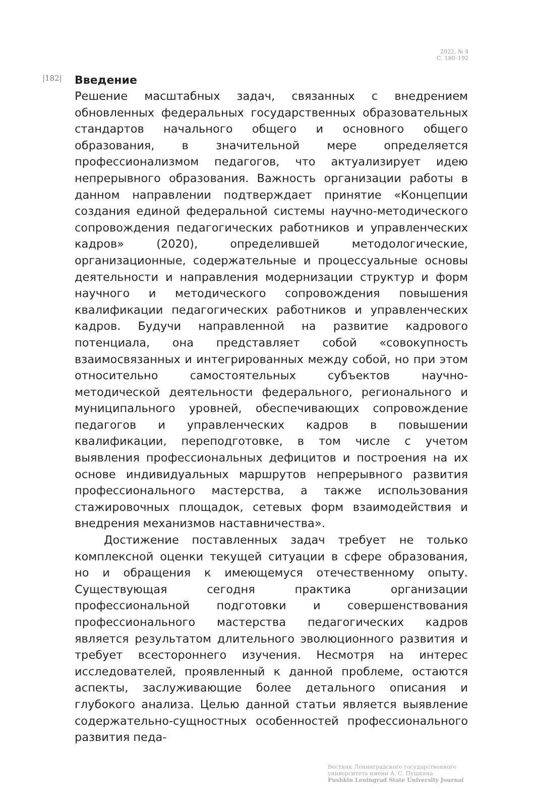2022. № 4
С. 180–192
|182|
Введение
Решение масштабных задач, связанных с внедрением обновленных федеральных государственных образовательных стандартов начального общего и основного общего образования, в значительной мере определяется профессионализмом педагогов, что актуализирует идею непрерывного образования. Важность организации работы в данном направлении подтверждает принятие «Концепции создания единой федеральной системы научно-методического сопровождения педагогических работников и управленческих кадров» (2020), определившей методологические, организационные, содержательные и процессуальные основы деятельности и направления модернизации структур и форм научного и методического сопровождения повышения квалификации педагогических работников и управленческих кадров. Будучи направленной на развитие кадрового потенциала, она представляет собой «совокупность взаимосвязанных и интегрированных между собой, но при этом относительно самостоятельных субъектов научно-методической деятельности федерального, регионального и муниципального уровней, обеспечивающих сопровождение педагогов и управленческих кадров в повышении квалификации, переподготовке, в том числе с учетом выявления профессиональных дефицитов и построения на их основе индивидуальных маршрутов непрерывного развития профессионального мастерства, а также использования стажировочных площадок, сетевых форм взаимодействия и внедрения механизмов наставничества».
Достижение поставленных задач требует не только комплексной оценки текущей ситуации в сфере образования, но и обращения к имеющемуся отечественному опыту. Существующая сегодня практика организации профессиональной подготовки и совершенствования профессионального мастерства педагогических кадров является результатом длительного эволюционного развития и требует всестороннего изучения. Несмотря на интерес исследователей, проявленный к данной проблеме, остаются аспекты, заслуживающие более детального описания и глубокого анализа. Целью данной статьи является выявление содержательно-сущностных особенностей профессионального развития педа-
Вестник Ленинградского государственного
университета имени А. С. Пушкина
Pushkin Leningrad State University Journal